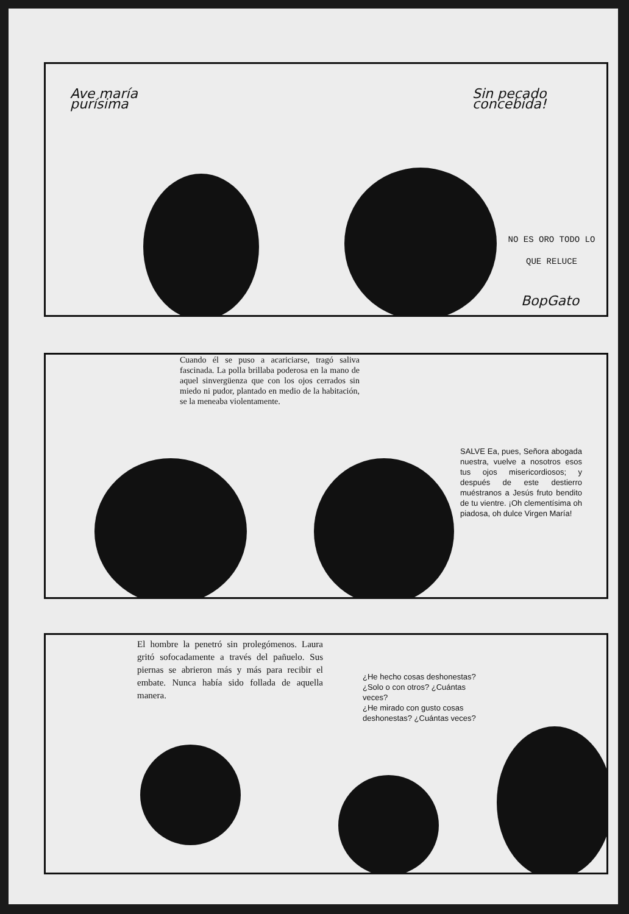Ave maría purísima
Sin pecado concebida!
NO ES ORO TODO LO QUE RELUCE
BopGato
Cuando él se puso a acariciarse, tragó saliva fascinada. La polla brillaba poderosa en la mano de aquel sinvergüenza que con los ojos cerrados sin miedo ni pudor, plantado en medio de la habitación, se la meneaba violentamente.
SALVE Ea, pues, Señora abogada nuestra, vuelve a nosotros esos tus ojos misericordiosos; y después de este destierro muéstranos a Jesús fruto bendito de tu vientre. ¡Oh clementísima oh piadosa, oh dulce Virgen María!
El hombre la penetró sin prolegómenos. Laura gritó sofocadamente a través del pañuelo. Sus piernas se abrieron más y más para recibir el embate. Nunca había sido follada de aquella manera.
¿He hecho cosas deshonestas? ¿Solo o con otros? ¿Cuántas veces?
¿He mirado con gusto cosas deshonestas? ¿Cuántas veces?